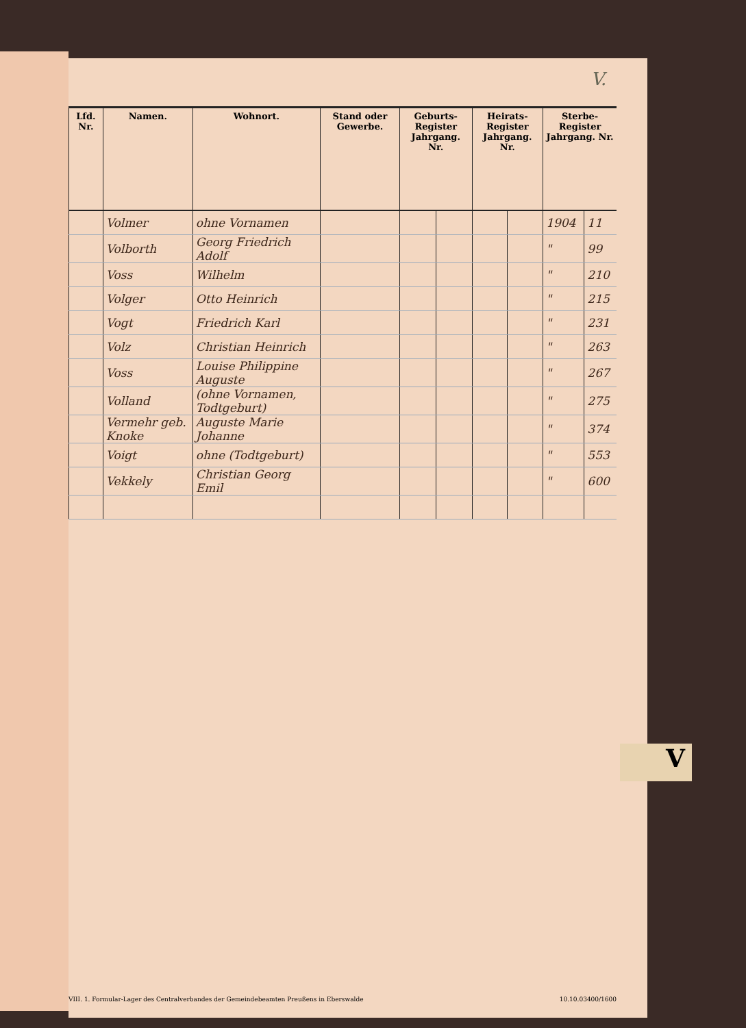V.
| Lfd. Nr. | Namen. | Wohnort. | Stand oder Gewerbe. | Geburts-Register Jahrgang. Nr. | | Heirats-Register Jahrgang. Nr. | | Sterbe-Register Jahrgang. Nr. | |
| --- | --- | --- | --- | --- | --- | --- | --- | --- | --- |
| | Volmer | ohne Vornamen | | | | | | 1904 | 11 |
| | Volborth | Georg Friedrich Adolf | | | | | | " | 99 |
| | Voss | Wilhelm | | | | | | " | 210 |
| | Volger | Otto Heinrich | | | | | | " | 215 |
| | Vogt | Friedrich Karl | | | | | | " | 231 |
| | Volz | Christian Heinrich | | | | | | " | 263 |
| | Voss | Louise Philippine Auguste | | | | | | " | 267 |
| | Volland | (ohne Vornamen, Todtgeburt) | | | | | | " | 275 |
| | Vermehr geb. Knoke | Auguste Marie Johanne | | | | | | " | 374 |
| | Voigt | ohne (Todtgeburt) | | | | | | " | 553 |
| | Vekkely | Christian Georg Emil | | | | | | " | 600 |
VIII. 1. Formular-Lager des Centralverbandes der Gemeindebeamten Preußens in Eberswalde 10.10.03400/1600
V